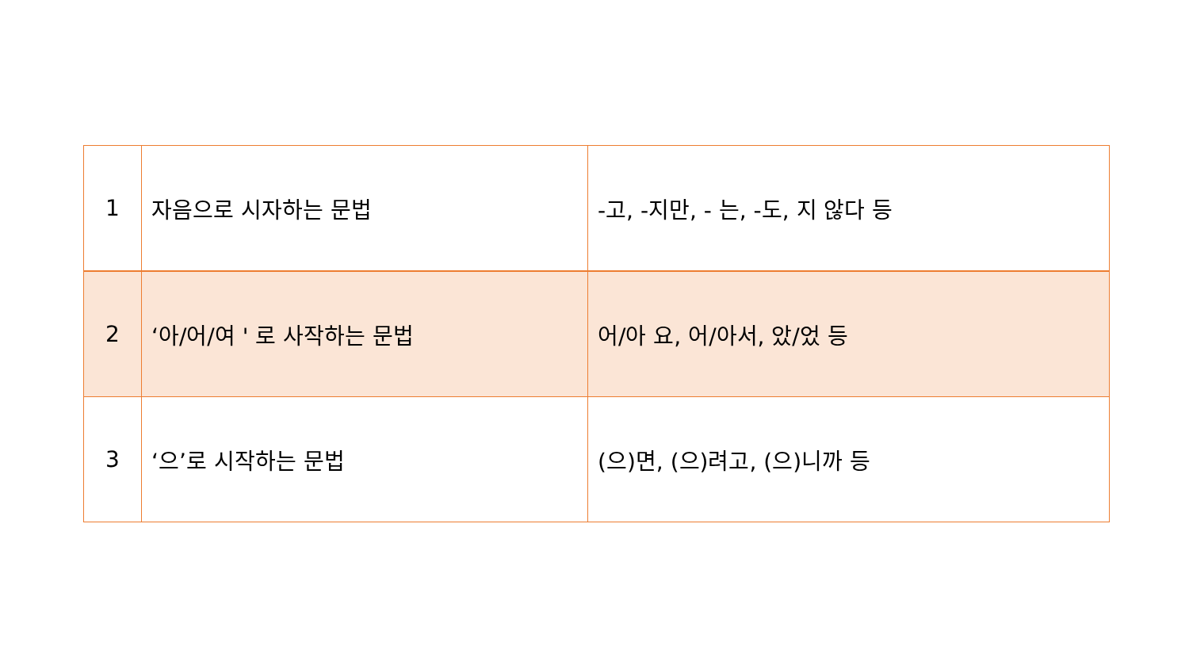| 1 | 자음으로 시자하는 문법 | -고, -지만, - 는, -도, 지 않다 등 |
| 2 | ‘아/어/여 ' 로 사작하는 문법 | 어/아 요, 어/아서, 았/었 등 |
| 3 | ‘으’로 시작하는 문법 | (으)면, (으)려고, (으)니까 등 |